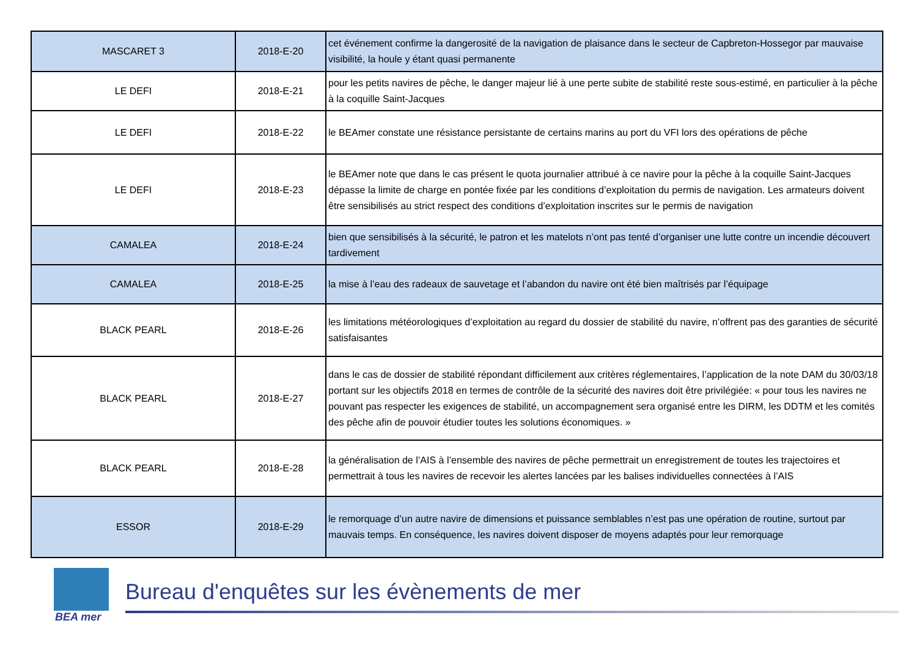| MASCARET 3 | 2018-E-20 | cet événement confirme la dangerosité de la navigation de plaisance dans le secteur de Capbreton-Hossegor par mauvaise visibilité, la houle y étant quasi permanente |
| LE DEFI | 2018-E-21 | pour les petits navires de pêche, le danger majeur lié à une perte subite de stabilité reste sous-estimé, en particulier à la pêche à la coquille Saint-Jacques |
| LE DEFI | 2018-E-22 | le BEAmer constate une résistance persistante de certains marins au port du VFI lors des opérations de pêche |
| LE DEFI | 2018-E-23 | le BEAmer note que dans le cas présent le quota journalier attribué à ce navire pour la pêche à la coquille Saint-Jacques dépasse la limite de charge en pontée fixée par les conditions d’exploitation du permis de navigation. Les armateurs doivent être sensibilisés au strict respect des conditions d’exploitation inscrites sur le permis de navigation |
| CAMALEA | 2018-E-24 | bien que sensibilisés à la sécurité, le patron et les matelots n’ont pas tenté d’organiser une lutte contre un incendie découvert tardivement |
| CAMALEA | 2018-E-25 | la mise à l’eau des radeaux de sauvetage et l’abandon du navire ont été bien maîtrisés par l’équipage |
| BLACK PEARL | 2018-E-26 | les limitations météorologiques d’exploitation au regard du dossier de stabilité du navire, n’offrent pas des garanties de sécurité satisfaisantes |
| BLACK PEARL | 2018-E-27 | dans le cas de dossier de stabilité répondant difficilement aux critères réglementaires, l’application de la note DAM du 30/03/18 portant sur les objectifs 2018 en termes de contrôle de la sécurité des navires doit être privilégiée: « pour tous les navires ne pouvant pas respecter les exigences de stabilité, un accompagnement sera organisé entre les DIRM, les DDTM et les comités des pêche afin de pouvoir étudier toutes les solutions économiques. » |
| BLACK PEARL | 2018-E-28 | la généralisation de l’AIS à l’ensemble des navires de pêche permettrait un enregistrement de toutes les trajectoires et permettrait à tous les navires de recevoir les alertes lancées par les balises individuelles connectées à l’AIS |
| ESSOR | 2018-E-29 | le remorquage d’un autre navire de dimensions et puissance semblables n’est pas une opération de routine, surtout par mauvais temps. En conséquence, les navires doivent disposer de moyens adaptés pour leur remorquage |
BEA mer
Bureau d'enquêtes sur les évènements de mer